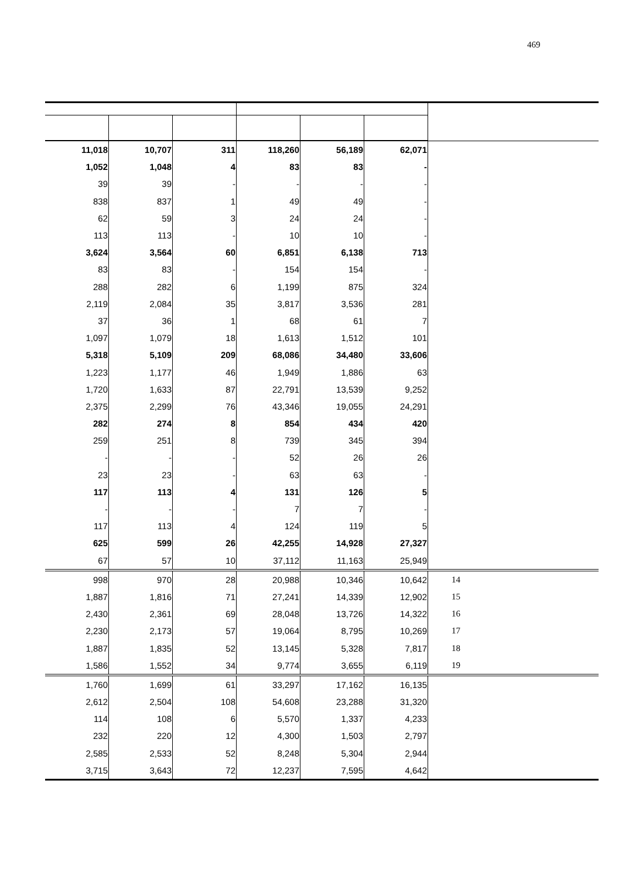469
| 11,018 | 10,707 | 311 | 118,260 | 56,189 | 62,071 | |
| 1,052 | 1,048 | 4 | 83 | 83 | - | |
| 39 | 39 | - | - | - | - | |
| 838 | 837 | 1 | 49 | 49 | - | |
| 62 | 59 | 3 | 24 | 24 | - | |
| 113 | 113 | - | 10 | 10 | - | |
| 3,624 | 3,564 | 60 | 6,851 | 6,138 | 713 | |
| 83 | 83 | - | 154 | 154 | - | |
| 288 | 282 | 6 | 1,199 | 875 | 324 | |
| 2,119 | 2,084 | 35 | 3,817 | 3,536 | 281 | |
| 37 | 36 | 1 | 68 | 61 | 7 | |
| 1,097 | 1,079 | 18 | 1,613 | 1,512 | 101 | |
| 5,318 | 5,109 | 209 | 68,086 | 34,480 | 33,606 | |
| 1,223 | 1,177 | 46 | 1,949 | 1,886 | 63 | |
| 1,720 | 1,633 | 87 | 22,791 | 13,539 | 9,252 | |
| 2,375 | 2,299 | 76 | 43,346 | 19,055 | 24,291 | |
| 282 | 274 | 8 | 854 | 434 | 420 | |
| 259 | 251 | 8 | 739 | 345 | 394 | |
| - | - | - | 52 | 26 | 26 | |
| 23 | 23 | - | 63 | 63 | - | |
| 117 | 113 | 4 | 131 | 126 | 5 | |
| - | - | - | 7 | 7 | - | |
| 117 | 113 | 4 | 124 | 119 | 5 | |
| 625 | 599 | 26 | 42,255 | 14,928 | 27,327 | |
| 67 | 57 | 10 | 37,112 | 11,163 | 25,949 | |
| 998 | 970 | 28 | 20,988 | 10,346 | 10,642 | 14 |
| 1,887 | 1,816 | 71 | 27,241 | 14,339 | 12,902 | 15 |
| 2,430 | 2,361 | 69 | 28,048 | 13,726 | 14,322 | 16 |
| 2,230 | 2,173 | 57 | 19,064 | 8,795 | 10,269 | 17 |
| 1,887 | 1,835 | 52 | 13,145 | 5,328 | 7,817 | 18 |
| 1,586 | 1,552 | 34 | 9,774 | 3,655 | 6,119 | 19 |
| 1,760 | 1,699 | 61 | 33,297 | 17,162 | 16,135 | |
| 2,612 | 2,504 | 108 | 54,608 | 23,288 | 31,320 | |
| 114 | 108 | 6 | 5,570 | 1,337 | 4,233 | |
| 232 | 220 | 12 | 4,300 | 1,503 | 2,797 | |
| 2,585 | 2,533 | 52 | 8,248 | 5,304 | 2,944 | |
| 3,715 | 3,643 | 72 | 12,237 | 7,595 | 4,642 | |